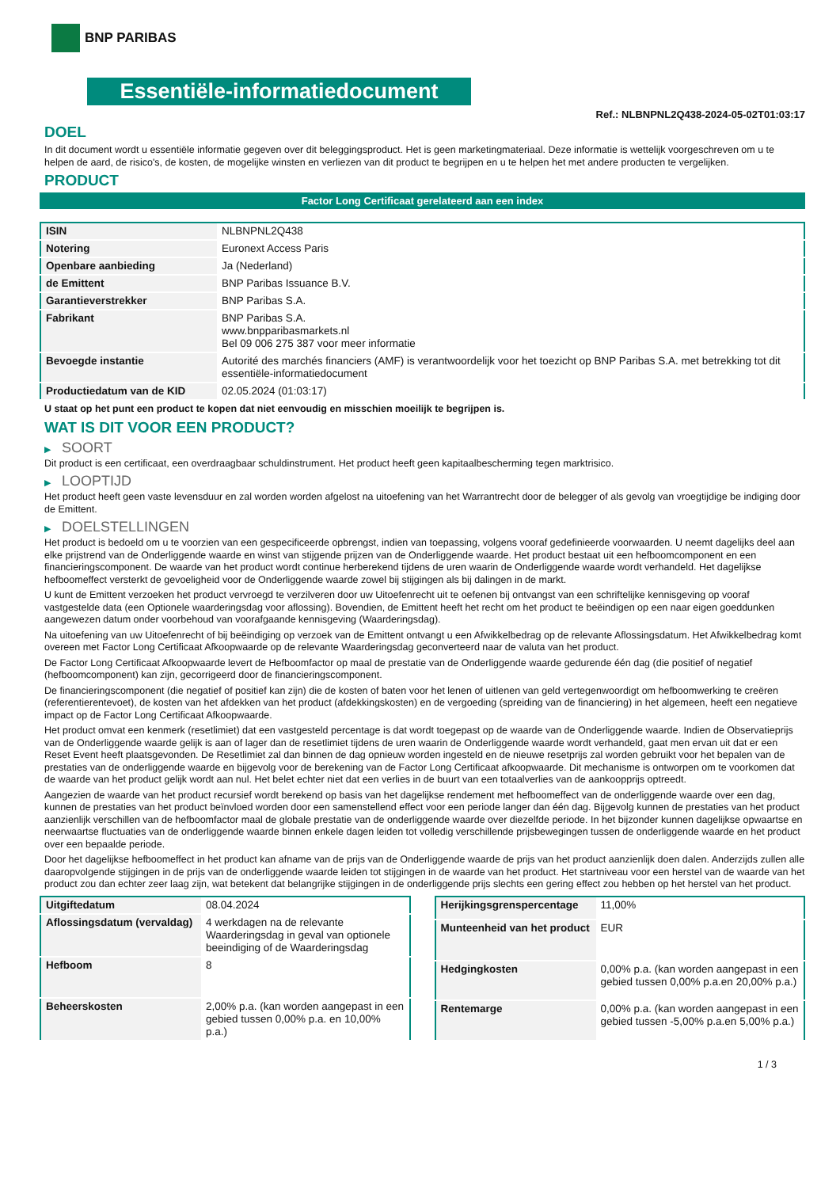BNP PARIBAS
Essentiële-informatiedocument
Ref.: NLBNPNL2Q438-2024-05-02T01:03:17
DOEL
In dit document wordt u essentiële informatie gegeven over dit beleggingsproduct. Het is geen marketingmateriaal. Deze informatie is wettelijk voorgeschreven om u te helpen de aard, de risico's, de kosten, de mogelijke winsten en verliezen van dit product te begrijpen en u te helpen het met andere producten te vergelijken.
PRODUCT
Factor Long Certificaat gerelateerd aan een index
| ISIN | NLBNPNL2Q438 |
| Notering | Euronext Access Paris |
| Openbare aanbieding | Ja (Nederland) |
| de Emittent | BNP Paribas Issuance B.V. |
| Garantieverstrekker | BNP Paribas S.A. |
| Fabrikant | BNP Paribas S.A. www.bnpparibasmarkets.nl Bel 09 006 275 387 voor meer informatie |
| Bevoegde instantie | Autorité des marchés financiers (AMF) is verantwoordelijk voor het toezicht op BNP Paribas S.A. met betrekking tot dit essentiële-informatiedocument |
| Productiedatum van de KID | 02.05.2024 (01:03:17) |
U staat op het punt een product te kopen dat niet eenvoudig en misschien moeilijk te begrijpen is.
WAT IS DIT VOOR EEN PRODUCT?
▶ SOORT
Dit product is een certificaat, een overdraagbaar schuldinstrument. Het product heeft geen kapitaalbescherming tegen marktrisico.
▶ LOOPTIJD
Het product heeft geen vaste levensduur en zal worden worden afgelost na uitoefening van het Warrantrecht door de belegger of als gevolg van vroegtijdige be indiging door de Emittent.
▶ DOELSTELLINGEN
Het product is bedoeld om u te voorzien van een gespecificeerde opbrengst, indien van toepassing, volgens vooraf gedefinieerde voorwaarden. U neemt dagelijks deel aan elke prijstrend van de Onderliggende waarde en winst van stijgende prijzen van de Onderliggende waarde. Het product bestaat uit een hefboomcomponent en een financieringscomponent. De waarde van het product wordt continue herberekend tijdens de uren waarin de Onderliggende waarde wordt verhandeld. Het dagelijkse hefboomeffect versterkt de gevoeligheid voor de Onderliggende waarde zowel bij stijgingen als bij dalingen in de markt.
U kunt de Emittent verzoeken het product vervroegd te verzilveren door uw Uitoefenrecht uit te oefenen bij ontvangst van een schriftelijke kennisgeving op vooraf vastgestelde data (een Optionele waarderingsdag voor aflossing). Bovendien, de Emittent heeft het recht om het product te beëindigen op een naar eigen goeddunken aangewezen datum onder voorbehoud van voorafgaande kennisgeving (Waarderingsdag).
Na uitoefening van uw Uitoefenrecht of bij beëindiging op verzoek van de Emittent ontvangt u een Afwikkelbedrag op de relevante Aflossingsdatum. Het Afwikkelbedrag komt overeen met Factor Long Certificaat Afkoopwaarde op de relevante Waarderingsdag geconverteerd naar de valuta van het product.
De Factor Long Certificaat Afkoopwaarde levert de Hefboomfactor op maal de prestatie van de Onderliggende waarde gedurende één dag (die positief of negatief (hefboomcomponent) kan zijn, gecorrigeerd door de financieringscomponent.
De financieringscomponent (die negatief of positief kan zijn) die de kosten of baten voor het lenen of uitlenen van geld vertegenwoordigt om hefboomwerking te creëren (referentierentevoet), de kosten van het afdekken van het product (afdekkingskosten) en de vergoeding (spreiding van de financiering) in het algemeen, heeft een negatieve impact op de Factor Long Certificaat Afkoopwaarde.
Het product omvat een kenmerk (resetlimiet) dat een vastgesteld percentage is dat wordt toegepast op de waarde van de Onderliggende waarde. Indien de Observatieprijs van de Onderliggende waarde gelijk is aan of lager dan de resetlimiet tijdens de uren waarin de Onderliggende waarde wordt verhandeld, gaat men ervan uit dat er een Reset Event heeft plaatsgevonden. De Resetlimiet zal dan binnen de dag opnieuw worden ingesteld en de nieuwe resetprijs zal worden gebruikt voor het bepalen van de prestaties van de onderliggende waarde en bijgevolg voor de berekening van de Factor Long Certificaat afkoopwaarde. Dit mechanisme is ontworpen om te voorkomen dat de waarde van het product gelijk wordt aan nul. Het belet echter niet dat een verlies in de buurt van een totaalverlies van de aankoopprijs optreedt.
Aangezien de waarde van het product recursief wordt berekend op basis van het dagelijkse rendement met hefboomeffect van de onderliggende waarde over een dag, kunnen de prestaties van het product beïnvloed worden door een samenstellend effect voor een periode langer dan één dag. Bijgevolg kunnen de prestaties van het product aanzienlijk verschillen van de hefboomfactor maal de globale prestatie van de onderliggende waarde over diezelfde periode. In het bijzonder kunnen dagelijkse opwaartse en neerwaartse fluctuaties van de onderliggende waarde binnen enkele dagen leiden tot volledig verschillende prijsbewegingen tussen de onderliggende waarde en het product over een bepaalde periode.
Door het dagelijkse hefboomeffect in het product kan afname van de prijs van de Onderliggende waarde de prijs van het product aanzienlijk doen dalen. Anderzijds zullen alle daaropvolgende stijgingen in de prijs van de onderliggende waarde leiden tot stijgingen in de waarde van het product. Het startniveau voor een herstel van de waarde van het product zou dan echter zeer laag zijn, wat betekent dat belangrijke stijgingen in de onderliggende prijs slechts een gering effect zou hebben op het herstel van het product.
| Uitgiftedatum | 08.04.2024 |
| Aflossingsdatum (vervaldag) | 4 werkdagen na de relevante Waarderingsdag in geval van optionele beeindiging of de Waarderingsdag |
| Hefboom | 8 |
| Beheerskosten | 2,00% p.a. (kan worden aangepast in een gebied tussen 0,00% p.a. en 10,00% p.a.) |
| Herijkingsgrenspercentage | 11,00% |
| Munteenheid van het product | EUR |
| Hedgingkosten | 0,00% p.a. (kan worden aangepast in een gebied tussen 0,00% p.a.en 20,00% p.a.) |
| Rentemarge | 0,00% p.a. (kan worden aangepast in een gebied tussen -5,00% p.a.en 5,00% p.a.) |
1 / 3